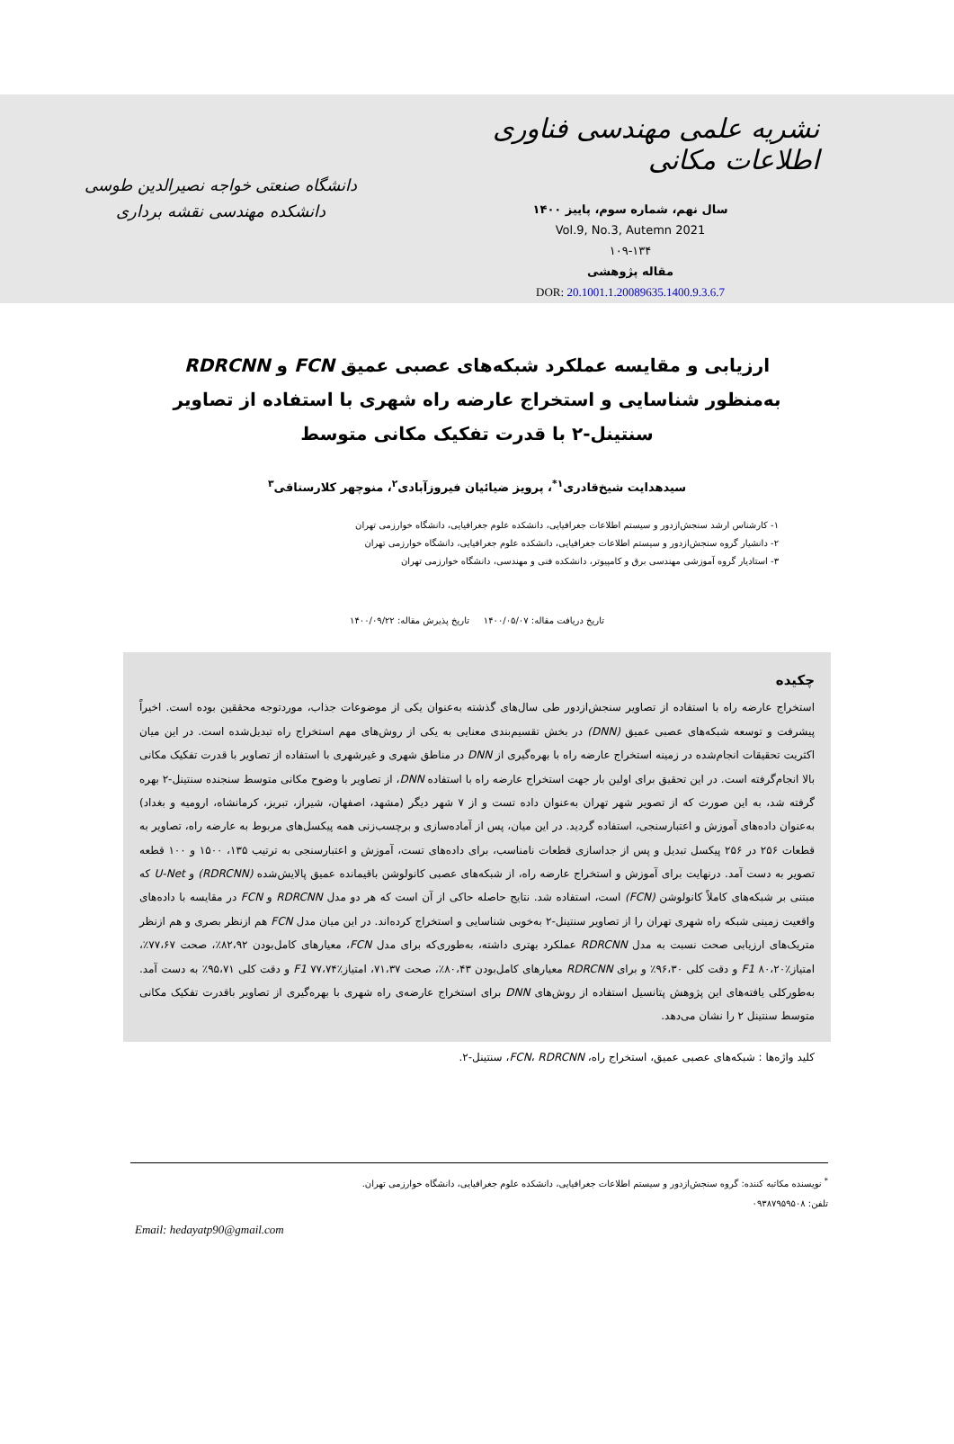نشریه علمی مهندسی فناوری اطلاعات مکانی
سال نهم، شماره سوم، پاییز ۱۴۰۰
Vol.9, No.3, Autemn 2021
۱۰۹-۱۳۴
مقاله پژوهشی
DOR: 20.1001.1.20089635.1400.9.3.6.7
دانشگاه صنعتی خواجه نصیرالدین طوسی
دانشکده مهندسی نقشه برداری
ارزیابی و مقایسه عملکرد شبکه‌های عصبی عمیق FCN و RDRCNN به‌منظور شناسایی و استخراج عارضه راه شهری با استفاده از تصاویر سنتینل-۲ با قدرت تفکیک مکانی متوسط
سیدهدایت شیخ‌قادری<sup>۱*</sup>، پرویز ضیائیان فیروزآبادی<sup>۲</sup>، منوچهر کلارستاقی<sup>۳</sup>
۱- کارشناس ارشد سنجش‌ازدور و سیستم اطلاعات جغرافیایی، دانشکده علوم جغرافیایی، دانشگاه خوارزمی تهران
۲- دانشیار گروه سنجش‌ازدور و سیستم اطلاعات جغرافیایی، دانشکده علوم جغرافیایی، دانشگاه خوارزمی تهران
۳- استادیار گروه آموزشی مهندسی برق و کامپیوتر، دانشکده فنی و مهندسی، دانشگاه خوارزمی تهران
تاریخ دریافت مقاله: ۱۴۰۰/۰۵/۰۷ تاریخ پذیرش مقاله: ۱۴۰۰/۰۹/۲۲
چکیده
استخراج عارضه راه با استفاده از تصاویر سنجش‌ازدور طی سال‌های گذشته به‌عنوان یکی از موضوعات جذاب، موردتوجه محققین بوده است. اخیراً پیشرفت و توسعه شبکه‌های عصبی عمیق (DNN) در بخش تقسیم‌بندی معنایی به یکی از روش‌های مهم استخراج راه تبدیل‌شده است. در این میان اکثریت تحقیقات انجام‌شده در زمینه استخراج عارضه راه با بهره‌گیری از DNN در مناطق شهری و غیرشهری با استفاده از تصاویر با قدرت تفکیک مکانی بالا انجام‌گرفته است. در این تحقیق برای اولین بار جهت استخراج عارضه راه با استفاده DNN، از تصاویر با وضوح مکانی متوسط سنجنده سنتینل-۲ بهره گرفته شد، به این صورت که از تصویر شهر تهران به‌عنوان داده تست و از ۷ شهر دیگر (مشهد، اصفهان، شیراز، تبریز، کرمانشاه، ارومیه و بغداد) به‌عنوان داده‌های آموزش و اعتبارسنجی، استفاده گردید. در این میان، پس از آماده‌سازی و برچسب‌زنی همه پیکسل‌های مربوط به عارضه راه، تصاویر به قطعات ۲۵۶ در ۲۵۶ پیکسل تبدیل و پس از جداسازی قطعات نامناسب، برای داده‌های تست، آموزش و اعتبارسنجی به ترتیب ۱۳۵، ۱۵۰۰ و ۱۰۰ قطعه تصویر به دست آمد. درنهایت برای آموزش و استخراج عارضه راه، از شبکه‌های عصبی کانولوشن باقیمانده عمیق پالایش‌شده (RDRCNN) و U-Net که مبتنی بر شبکه‌های کاملاً کانولوشن (FCN) است، استفاده شد. نتایج حاصله حاکی از آن است که هر دو مدل RDRCNN و FCN در مقایسه با داده‌های واقعیت زمینی شبکه راه شهری تهران را از تصاویر سنتینل-۲ به‌خوبی شناسایی و استخراج کرده‌اند. در این میان مدل FCN هم ازنظر بصری و هم ازنظر متریک‌های ارزیابی صحت نسبت به مدل RDRCNN عملکرد بهتری داشته، به‌طوری‌که برای مدل FCN، معیارهای کامل‌بودن ۸۲،۹۲٪، صحت ۷۷،۶۷٪، امتیازF1 ۸۰،۲۰٪ و دقت کلی ۹۶،۳۰٪ و برای RDRCNN معیارهای کامل‌بودن ۸۰،۴۳٪، صحت ۷۱،۳۷، امتیازF1 ۷۷،۷۴٪ و دقت کلی ۹۵،۷۱٪ به دست آمد. به‌طورکلی یافته‌های این پژوهش پتانسیل استفاده از روش‌های DNN برای استخراج عارضه‌ی راه شهری با بهره‌گیری از تصاویر باقدرت تفکیک مکانی متوسط سنتینل ۲ را نشان می‌دهد.
کلید واژه‌ها : شبکه‌های عصبی عمیق، استخراج راه، FCN، RDRCNN، سنتینل-۲.
<sup>*</sup> نویسنده مکاتبه کننده: گروه سنجش‌ازدور و سیستم اطلاعات جغرافیایی، دانشکده علوم جغرافیایی، دانشگاه خوارزمی تهران.
تلفن: ۰۹۳۸۷۹۵۹۵۰۸
Email: hedayatp90@gmail.com